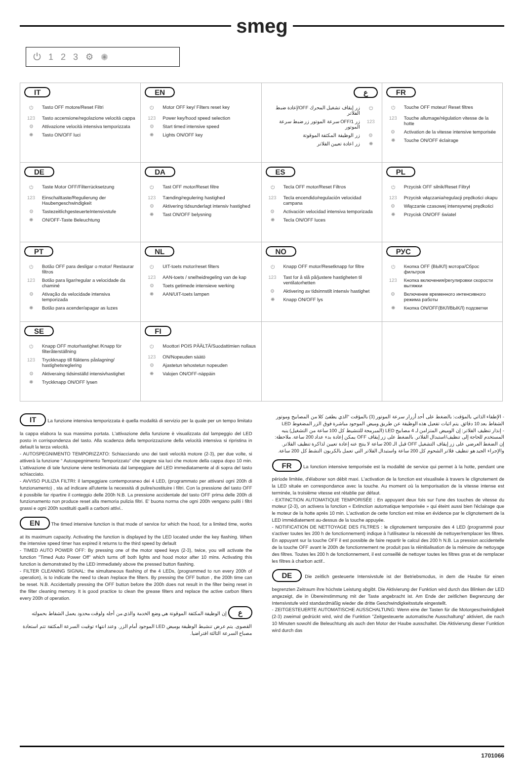smeg
⏻ 1 2 3 ⚙ ✺
| IT ⏻ Tasto OFF motore/Reset Filtri 123 Tasto accensione/regolazione velocità cappa ⚙ Attivazione velocità intensiva temporizzata ✺ Tasto ON/OFF luci | EN ⏻ Motor OFF key/ Filters reset key 123 Power key/hood speed selection ⚙ Start timed intensive speed ✺ Lights ON/OFF key | ع ⏻ زر إيقاف تشغيل المحرك OFF/إعادة ضبط الفلاتر 123 زر OFF/1 سرعة الموتور زر ضبط سرعة الموتور ⚙ زر الوظيفة المكثفة الموقوتة ✺ زر اعادة تعيين الفلاتر | FR ⏻ Touche OFF moteur/ Reset filtres 123 Touche allumage/régulation vitesse de la hotte ⚙ Activation de la vitesse intensive temporisée ✺ Touche ON/OFF éclairage |
| DE ⏻ Taste Motor OFF/Filterrücksetzung 123 Einschalttaste/Regulierung der Haubengeschwindigkeit ⚙ TastezeitlichgesteuerteIntensivstufe ✺ ON/OFF-Taste Beleuchtung | DA ⏻ Tast OFF motor/Reset filtre 123 Tænding/regulering hastighed ⚙ Aktivering tidsunderlagt intensiv hastighed ✺ Tast ON/OFF belysning | ES ⏻ Tecla OFF motor/Reset Filtros 123 Tecla encendido/regulación velocidad campana ⚙ Activación velocidad intensiva temporizada ✺ Tecla ON/OFF luces | PL ⏻ Przycisk OFF silnik/Reset Filtrył 123 Przycisk włączania/regulacji prędkości okapu ⚙ Włączanie czasowej intensywnej prędkości ✺ Przycisk ON/OFF światel |
| PT ⏻ Botão OFF para desligar o motor/ Restaurar filtros 123 Botão para ligar/regular a velocidade da chaminé ⚙ Ativação da velocidade intensiva temporizada ✺ Botão para acender/apagar as luzes | NL ⏻ UIT-toets motor/reset filters 123 AAN-toets / snelheidregeling van de kap ⚙ Toets getimede intensieve werking ✺ AAN/UIT-toets lampen | NO ⏻ Knapp OFF motor/Resetknapp for filtre 123 Tast for å slå på/justere hastigheten til ventilatorhetten ⚙ Aktivering av tidsinnstilt intensiv hastighet ✺ Knapp ON/OFF lys | РУС ⏻ Кнопка OFF (ВЫКЛ) мотора/Сброс фильтров 123 Кнопка включения/регулировки скорости вытяжки ⚙ Включение временного интенсивного режима работы ✺ Кнопка ON/OFF(ВКЛ/ВЫКЛ) подсветки |
| SE ⏻ Knapp OFF motorhastighet /Knapp för filteråterställning 123 Tryckknapp till fläktens påslagning/ hastighetsreglering ⚙ Aktiveraing tidsinställd intensivhastighet ✺ Tryckknapp ON/OFF lysen | FI ⏻ Moottori POIS PÄÄLTÄ/Suodattimien nollaus 123 ON/Nopeuden säätö ⚙ Ajastetun tehostetun nopeuden ✺ Valojen ON/OFF-näppäin | | |
IT La funzione intensiva temporizzata è quella modalità di servizio per la quale per un tempo limitato la cappa elabora la sua massima portata. L'attivazione della funzione è visualizzata dal lampeggio del LED posto in corrispondenza del tasto. Alla scadenza della temporizzazione della velocità intensiva si ripristina in default la terza velocità.
- AUTOSPEGNIMENTO TEMPORIZZATO: Schiacciando uno dei tasti velocità motore (2-3), per due volte, si attiverà la funzione “ Autospegnimento Temporizzato” che spegne sia luci che motore della cappa dopo 10 min. L'attivazione di tale funzione viene testimoniata dal lampeggiare del LED immediatamente al di sopra del tasto schiacciato.
- AVVISO PULIZIA FILTRI: il lampeggiare contemporaneo dei 4 LED, (programmato per attivarsi ogni 200h di funzionamento) , sta ad indicare all'utente la necessità di pulire/sostituire i filtri. Con la pressione del tasto OFF è possibile far ripartire il conteggio delle 200h N.B. La pressione accidentale del tasto OFF prima delle 200h di funzionamento non produce reset alla memoria pulizia filtri. E' buona norma che ogni 200h vengano puliti i filtri grassi e ogni 200h sostituiti quelli a carboni attivi..
EN The timed intensive function is that mode of service for which the hood, for a limited time, works at its maximum capacity. Activating the function is displayed by the LED located under the key flashing. When the intensive speed timer has expired it returns to the third speed by default
- TIMED AUTO POWER OFF: By pressing one of the motor speed keys (2-3), twice, you will activate the function "Timed Auto Power Off" which turns off both lights and hood motor after 10 mins. Activating this function is demonstrated by the LED immediately above the pressed button flashing.
- FILTER CLEANING SIGNAL: the simultaneous flashing of the 4 LEDs, (programmed to run every 200h of operation), is to indicate the need to clean /replace the filters. By pressing the OFF button , the 200h time can be reset. N.B. Accidentally pressing the OFF button before the 200h does not result in the filter being reset in the filter cleaning memory. It is good practice to clean the grease filters and replace the active carbon filters every 200h of operation.
ع إن الوظيفة المكثفة الموقوتة هي وضع الخدمة والذي من أجله ولوقت محدود يعمل الشفاط بحمولته القصوى. يتم عرض تنشيط الوظيفة بوميض LED الموجود أمام الزر. وعند انتهاء توقيت السرعة المكثفة تتم استعادة مصباح السرعة الثالثة افتراضيا.
- الإطفاء الذاتي بالمؤقت: بالضغط على أحد أزرار سرعة الموتور (3) بالمؤقت "الذي يطفئ كلا من المصابيح وموتور الشفاط بعد 10 دقائق. يتم اثبات تفعيل هذه الوظيفة عن طريق وميض الموجود مباشرة فوق الزر المضغوط LED
- إنذار تنظيف الفلاتر: إن الوميض المتزامن لـ 4 مصابيح LED (المبرمجة للتنشيط كل 100 ساعة من التشغيل) ينبه المستخدم للحاجة إلى تنظيف/استبدال الفلاتر. بالضغط على زر إيقاف OFF يمكن إعادة بدء عداد 200 ساعة. ملاحظة: إن الضغط العرضي على زر إيقاف التشغيل OFF قبل الـ 200 ساعة لا ينتج عنه إعادة تعيين لذاكرة تنظيف الفلاتر. والإجراء الجيد هو تنظيف فلاتر الشحوم كل 200 ساعة واستبدال الفلاتر التي تعمل بالكربون النشط كل 200 ساعة.
FR La fonction intensive temporisée est la modalité de service qui permet à la hotte, pendant une période limitée, d'élaborer son débit maxi. L'activation de la fonction est visualisée à travers le clignotement de la LED située en correspondance avec la touche. Au moment où la temporisation de la vitesse intense est terminée, la troisième vitesse est rétablie par défaut.
- EXTINCTION AUTOMATIQUE TEMPORISÉE : En appuyant deux fois sur l'une des touches de vitesse du moteur (2-3), on activera la fonction « Extinction automatique temporisée » qui éteint aussi bien l'éclairage que le moteur de la hotte après 10 min. L'activation de cette fonction est mise en évidence par le clignotement de la LED immédiatement au-dessus de la touche appuyée.
- NOTIFICATION DE NETTOYAGE DES FILTRES : le clignotement temporaire des 4 LED (programmé pour s'activer toutes les 200 h de fonctionnement) indique à l'utilisateur la nécessité de nettoyer/remplacer les filtres. En appuyant sur la touche OFF il est possible de faire repartir le calcul des 200 h N.B. La pression accidentelle de la touche OFF avant le 200h de fonctionnement ne produit pas la réinitialisation de la mémoire de nettoyage des filtres. Toutes les 200 h de fonctionnement, il est conseillé de nettoyer toutes les filtres gras et de remplacer les filtres à charbon actif..
DE Die zeitlich gesteuerte Intensivstufe ist der Betriebsmodus, in dem die Haube für einen begrenzten Zeitraum ihre höchste Leistung abgibt. Die Aktivierung der Funktion wird durch das Blinken der LED angezeigt, die in Übereinstimmung mit der Taste angebracht ist. Am Ende der zeitlichen Begrenzung der Intensivstufe wird standardmäßig wieder die dritte Geschwindigkeitsstufe eingestellt.
- ZEITGESTEUERTE AUTOMATISCHE AUSSCHALTUNG: Wenn eine der Tasten für die Motorgeschwindigkeit (2-3) zweimal gedrückt wird, wird die Funktion "Zeitgesteuerte automatische Ausschaltung" aktiviert, die nach 10 Minuten sowohl die Beleuchtung als auch den Motor der Haube ausschaltet. Die Aktivierung dieser Funktion wird durch das
1701066